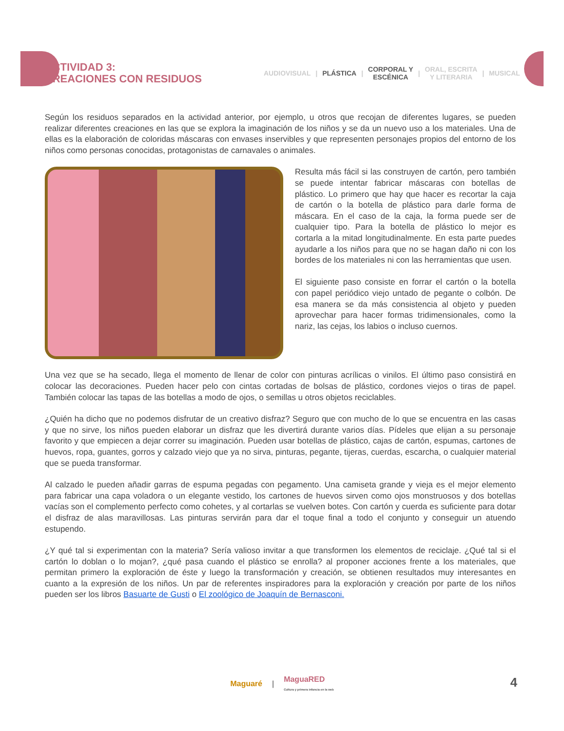ACTIVIDAD 3:
CREACIONES CON RESIDUOS
AUDIOVISUAL | PLÁSTICA | CORPORAL Y
ESCÉNICA | ORAL, ESCRITA
Y LITERARIA | MUSICAL
Según los residuos separados en la actividad anterior, por ejemplo, u otros que recojan de diferentes lugares, se pueden realizar diferentes creaciones en las que se explora la imaginación de los niños y se da un nuevo uso a los materiales. Una de ellas es la elaboración de coloridas máscaras con envases inservibles y que representen personajes propios del entorno de los niños como personas conocidas, protagonistas de carnavales o animales.
Resulta más fácil si las construyen de cartón, pero también se puede intentar fabricar máscaras con botellas de plástico. Lo primero que hay que hacer es recortar la caja de cartón o la botella de plástico para darle forma de máscara. En el caso de la caja, la forma puede ser de cualquier tipo. Para la botella de plástico lo mejor es cortarla a la mitad longitudinalmente. En esta parte puedes ayudarle a los niños para que no se hagan daño ni con los bordes de los materiales ni con las herramientas que usen.
El siguiente paso consiste en forrar el cartón o la botella con papel periódico viejo untado de pegante o colbón. De esa manera se da más consistencia al objeto y pueden aprovechar para hacer formas tridimensionales, como la nariz, las cejas, los labios o incluso cuernos.
Una vez que se ha secado, llega el momento de llenar de color con pinturas acrílicas o vinilos. El último paso consistirá en colocar las decoraciones. Pueden hacer pelo con cintas cortadas de bolsas de plástico, cordones viejos o tiras de papel. También colocar las tapas de las botellas a modo de ojos, o semillas u otros objetos reciclables.
¿Quién ha dicho que no podemos disfrutar de un creativo disfraz? Seguro que con mucho de lo que se encuentra en las casas y que no sirve, los niños pueden elaborar un disfraz que les divertirá durante varios días. Pídeles que elijan a su personaje favorito y que empiecen a dejar correr su imaginación. Pueden usar botellas de plástico, cajas de cartón, espumas, cartones de huevos, ropa, guantes, gorros y calzado viejo que ya no sirva, pinturas, pegante, tijeras, cuerdas, escarcha, o cualquier material que se pueda transformar.
Al calzado le pueden añadir garras de espuma pegadas con pegamento. Una camiseta grande y vieja es el mejor elemento para fabricar una capa voladora o un elegante vestido, los cartones de huevos sirven como ojos monstruosos y dos botellas vacías son el complemento perfecto como cohetes, y al cortarlas se vuelven botes. Con cartón y cuerda es suficiente para dotar el disfraz de alas maravillosas. Las pinturas servirán para dar el toque final a todo el conjunto y conseguir un atuendo estupendo.
¿Y qué tal si experimentan con la materia? Sería valioso invitar a que transformen los elementos de reciclaje. ¿Qué tal si el cartón lo doblan o lo mojan?, ¿qué pasa cuando el plástico se enrolla? al proponer acciones frente a los materiales, que permitan primero la exploración de éste y luego la transformación y creación, se obtienen resultados muy interesantes en cuanto a la expresión de los niños. Un par de referentes inspiradores para la exploración y creación por parte de los niños pueden ser los libros Basuarte de Gusti o El zoológico de Joaquín de Bernasconi.
Maguaré | MaguaRED
Cultura y primera infancia en la web
4